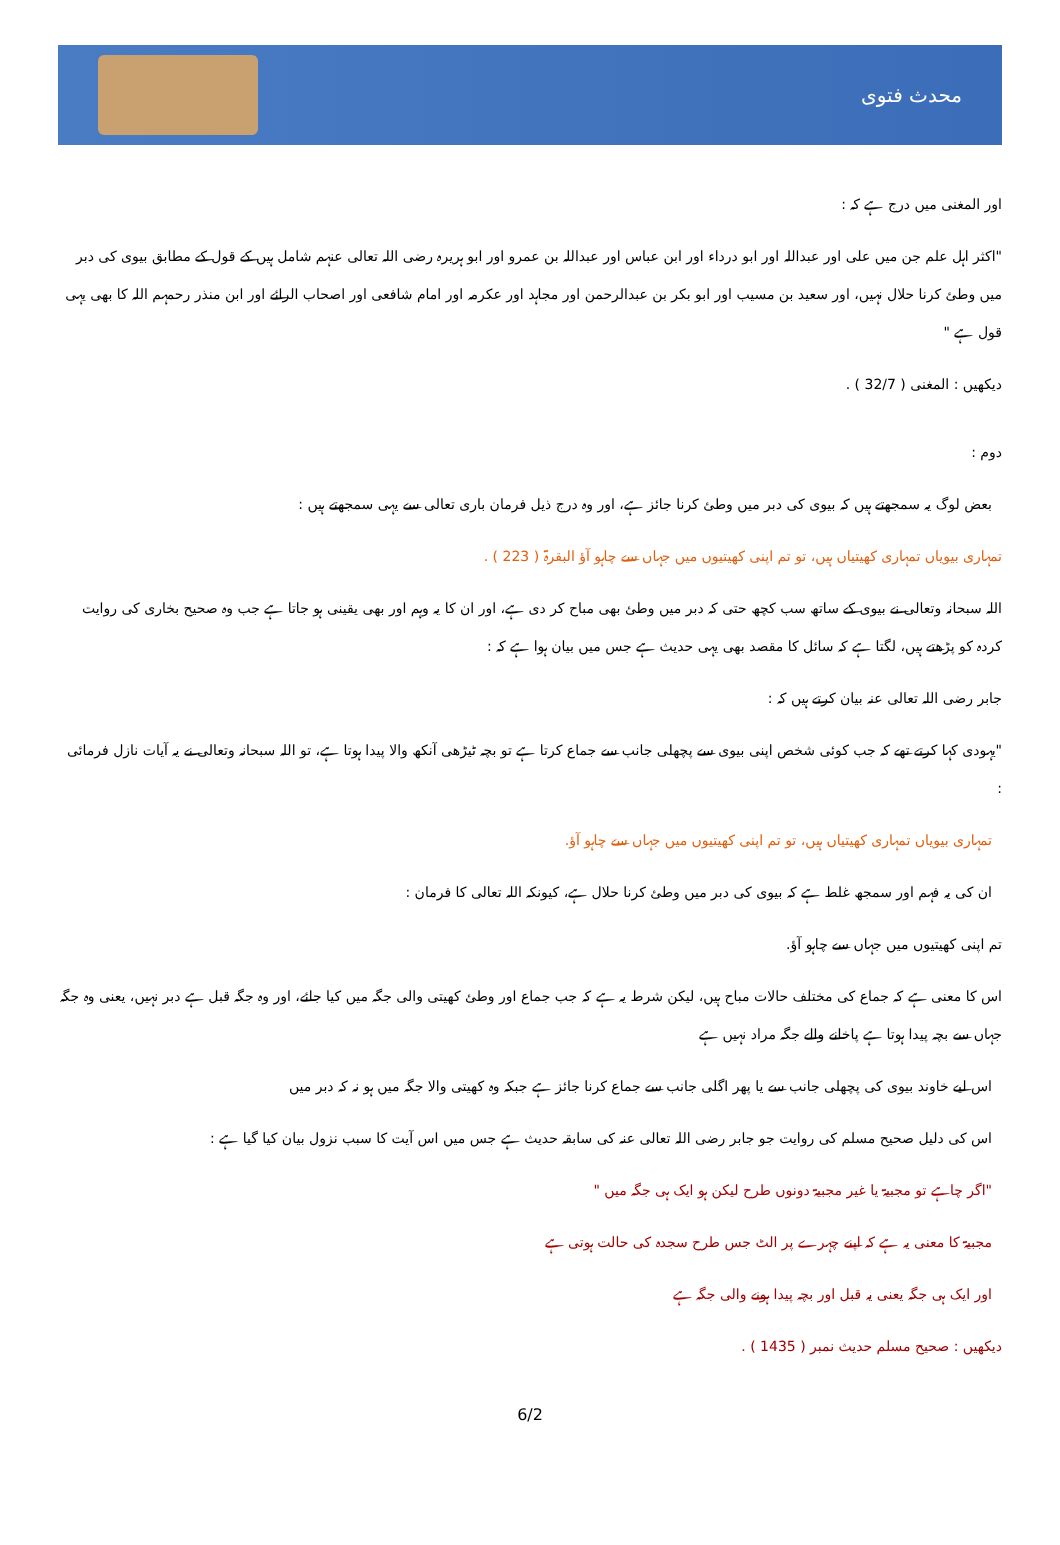محدث فتوی
اور المغنی میں درج ہے کہ :
"اکثر اہل علم جن میں علی اور عبداللہ اور ابو درداء اور ابن عباس اور عبداللہ بن عمرو اور ابو ہریرہ رضی اللہ تعالی عنہم شامل ہیں کے قول کے مطابق بیوی کی دبر میں وطئ کرنا حلال نہیں، اور سعید بن مسیب اور ابو بکر بن عبدالرحمن اور مجاہد اور عکرمہ اور امام شافعی اور اصحاب الرائے اور ابن منذر رحمہم اللہ کا بھی یہی قول ہے "
دیکھیں : المغنی ( 32/7 ) .
دوم :
بعض لوگ یہ سمجھتے ہیں کہ بیوی کی دبر میں وطئ کرنا جائز ہے، اور وہ درج ذیل فرمان باری تعالی سے یہی سمجھتے ہیں :
تمہاری بیویاں تمہاری کھیتیاں ہیں، تو تم اپنی کھیتیوں میں جہاں سے چاہو آؤ البقرۃ ( 223 ) .
اللہ سبحانہ وتعالی نے بیوی کے ساتھ سب کچھ حتی کہ دبر میں وطئ بھی مباح کر دی ہے، اور ان کا یہ وہم اور بھی یقینی ہو جاتا ہے جب وہ صحیح بخاری کی روایت کردہ کو پڑھتے ہیں، لگتا ہے کہ سائل کا مقصد بھی یہی حدیث ہے جس میں بیان ہوا ہے کہ :
جابر رضی اللہ تعالی عنہ بیان کرتے ہیں کہ :
"یہودی کہا کرتے تھے کہ جب کوئی شخص اپنی بیوی سے پچھلی جانب سے جماع کرتا ہے تو بچہ ٹیڑھی آنکھ والا پیدا ہوتا ہے، تو اللہ سبحانہ وتعالی نے یہ آیات نازل فرمائی :
تمہاری بیویاں تمہاری کھیتیاں ہیں، تو تم اپنی کھیتیوں میں جہاں سے چاہو آؤ.
ان کی یہ فہم اور سمجھ غلط ہے کہ بیوی کی دبر میں وطئ کرنا حلال ہے، کیونکہ اللہ تعالی کا فرمان :
تم اپنی کھیتیوں میں جہاں سے چاہو آؤ.
اس کا معنی ہے کہ جماع کی مختلف حالات مباح ہیں، لیکن شرط یہ ہے کہ جب جماع اور وطئ کھیتی والی جگہ میں کیا جائے، اور وہ جگہ قبل ہے دبر نہیں، یعنی وہ جگہ جہاں سے بچہ پیدا ہوتا ہے پاخانے والے جگہ مراد نہیں ہے
اس لیے خاوند بیوی کی پچھلی جانب سے یا پھر اگلی جانب سے جماع کرنا جائز ہے جبکہ وہ کھیتی والا جگہ میں ہو نہ کہ دبر میں
اس کی دلیل صحیح مسلم کی روایت جو جابر رضی اللہ تعالی عنہ کی سابقہ حدیث ہے جس میں اس آیت کا سبب نزول بیان کیا گیا ہے :
"اگر چاہے تو مجبیۃ یا غیر مجبیۃ دونوں طرح لیکن ہو ایک ہی جگہ میں "
مجبیۃ کا معنی یہ ہے کہ اپنے چہرے پر الٹ جس طرح سجدہ کی حالت ہوتی ہے
اور ایک ہی جگہ یعنی یہ قبل اور بچہ پیدا ہونے والی جگہ ہے
دیکھیں : صحیح مسلم حدیث نمبر ( 1435 ) .
6/2